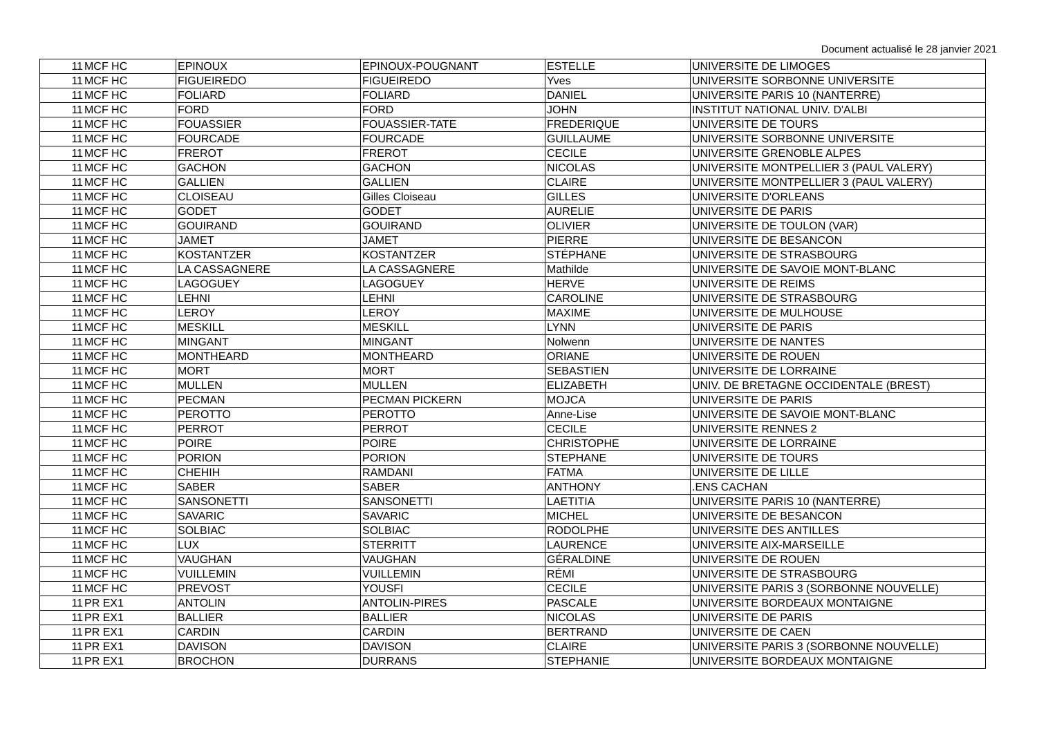Document actualisé le 28 janvier 2021
| 11 | MCF HC | EPINOUX | EPINOUX-POUGNANT | ESTELLE | UNIVERSITE DE LIMOGES |
| 11 | MCF HC | FIGUEIREDO | FIGUEIREDO | Yves | UNIVERSITE SORBONNE UNIVERSITE |
| 11 | MCF HC | FOLIARD | FOLIARD | DANIEL | UNIVERSITE PARIS 10 (NANTERRE) |
| 11 | MCF HC | FORD | FORD | JOHN | INSTITUT NATIONAL UNIV. D'ALBI |
| 11 | MCF HC | FOUASSIER | FOUASSIER-TATE | FREDERIQUE | UNIVERSITE DE TOURS |
| 11 | MCF HC | FOURCADE | FOURCADE | GUILLAUME | UNIVERSITE SORBONNE UNIVERSITE |
| 11 | MCF HC | FREROT | FREROT | CECILE | UNIVERSITE GRENOBLE ALPES |
| 11 | MCF HC | GACHON | GACHON | NICOLAS | UNIVERSITE MONTPELLIER 3 (PAUL VALERY) |
| 11 | MCF HC | GALLIEN | GALLIEN | CLAIRE | UNIVERSITE MONTPELLIER 3 (PAUL VALERY) |
| 11 | MCF HC | CLOISEAU | Gilles Cloiseau | GILLES | UNIVERSITE D'ORLEANS |
| 11 | MCF HC | GODET | GODET | AURELIE | UNIVERSITE DE PARIS |
| 11 | MCF HC | GOUIRAND | GOUIRAND | OLIVIER | UNIVERSITE DE TOULON (VAR) |
| 11 | MCF HC | JAMET | JAMET | PIERRE | UNIVERSITE DE BESANCON |
| 11 | MCF HC | KOSTANTZER | KOSTANTZER | STÉPHANE | UNIVERSITE DE STRASBOURG |
| 11 | MCF HC | LA CASSAGNERE | LA CASSAGNERE | Mathilde | UNIVERSITE DE SAVOIE MONT-BLANC |
| 11 | MCF HC | LAGOGUEY | LAGOGUEY | HERVE | UNIVERSITE DE REIMS |
| 11 | MCF HC | LEHNI | LEHNI | CAROLINE | UNIVERSITE DE STRASBOURG |
| 11 | MCF HC | LEROY | LEROY | MAXIME | UNIVERSITE DE MULHOUSE |
| 11 | MCF HC | MESKILL | MESKILL | LYNN | UNIVERSITE DE PARIS |
| 11 | MCF HC | MINGANT | MINGANT | Nolwenn | UNIVERSITE DE NANTES |
| 11 | MCF HC | MONTHEARD | MONTHEARD | ORIANE | UNIVERSITE DE ROUEN |
| 11 | MCF HC | MORT | MORT | SEBASTIEN | UNIVERSITE DE LORRAINE |
| 11 | MCF HC | MULLEN | MULLEN | ELIZABETH | UNIV. DE BRETAGNE OCCIDENTALE (BREST) |
| 11 | MCF HC | PECMAN | PECMAN PICKERN | MOJCA | UNIVERSITE DE PARIS |
| 11 | MCF HC | PEROTTO | PEROTTO | Anne-Lise | UNIVERSITE DE SAVOIE MONT-BLANC |
| 11 | MCF HC | PERROT | PERROT | CECILE | UNIVERSITE RENNES 2 |
| 11 | MCF HC | POIRE | POIRE | CHRISTOPHE | UNIVERSITE DE LORRAINE |
| 11 | MCF HC | PORION | PORION | STEPHANE | UNIVERSITE DE TOURS |
| 11 | MCF HC | CHEHIH | RAMDANI | FATMA | UNIVERSITE DE LILLE |
| 11 | MCF HC | SABER | SABER | ANTHONY | .ENS CACHAN |
| 11 | MCF HC | SANSONETTI | SANSONETTI | LAETITIA | UNIVERSITE PARIS 10 (NANTERRE) |
| 11 | MCF HC | SAVARIC | SAVARIC | MICHEL | UNIVERSITE DE BESANCON |
| 11 | MCF HC | SOLBIAC | SOLBIAC | RODOLPHE | UNIVERSITE DES ANTILLES |
| 11 | MCF HC | LUX | STERRITT | LAURENCE | UNIVERSITE AIX-MARSEILLE |
| 11 | MCF HC | VAUGHAN | VAUGHAN | GÉRALDINE | UNIVERSITE DE ROUEN |
| 11 | MCF HC | VUILLEMIN | VUILLEMIN | RÉMI | UNIVERSITE DE STRASBOURG |
| 11 | MCF HC | PREVOST | YOUSFI | CECILE | UNIVERSITE PARIS 3 (SORBONNE NOUVELLE) |
| 11 | PR EX1 | ANTOLIN | ANTOLIN-PIRES | PASCALE | UNIVERSITE BORDEAUX MONTAIGNE |
| 11 | PR EX1 | BALLIER | BALLIER | NICOLAS | UNIVERSITE DE PARIS |
| 11 | PR EX1 | CARDIN | CARDIN | BERTRAND | UNIVERSITE DE CAEN |
| 11 | PR EX1 | DAVISON | DAVISON | CLAIRE | UNIVERSITE PARIS 3 (SORBONNE NOUVELLE) |
| 11 | PR EX1 | BROCHON | DURRANS | STEPHANIE | UNIVERSITE BORDEAUX MONTAIGNE |